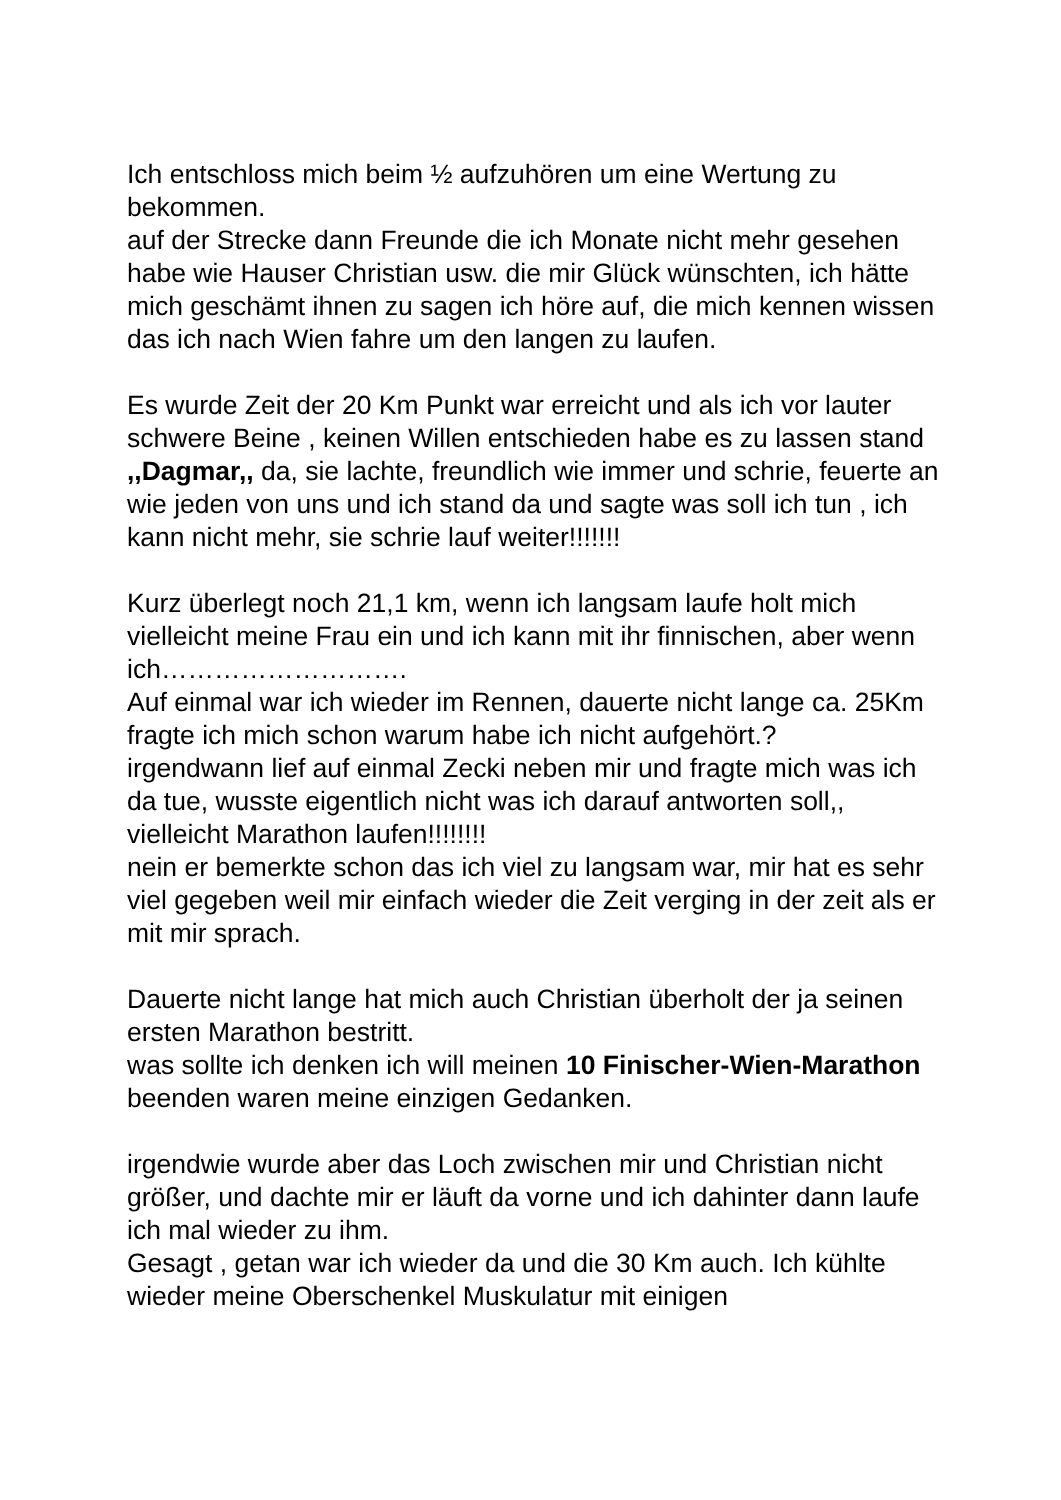Ich entschloss mich beim ½ aufzuhören um eine Wertung zu bekommen.
auf der Strecke dann Freunde die ich Monate nicht mehr gesehen habe wie Hauser Christian usw. die mir Glück wünschten, ich hätte mich geschämt ihnen zu sagen ich höre auf, die mich kennen wissen das ich nach Wien fahre um den langen zu laufen.
Es wurde Zeit der 20 Km Punkt war erreicht und als ich vor lauter schwere Beine , keinen Willen entschieden habe es zu lassen stand ,,Dagmar,, da, sie lachte, freundlich wie immer und schrie, feuerte an wie jeden von uns und ich stand da und sagte was soll ich tun , ich kann nicht mehr, sie schrie lauf weiter!!!!!!!
Kurz überlegt noch 21,1 km, wenn ich langsam laufe holt mich vielleicht meine Frau ein und ich kann mit ihr finnischen, aber wenn ich……………………….
Auf einmal war ich wieder im Rennen, dauerte nicht lange ca. 25Km fragte ich mich schon warum habe ich nicht aufgehört.?
irgendwann lief auf einmal Zecki neben mir und fragte mich was ich da tue, wusste eigentlich nicht was ich darauf antworten soll,, vielleicht Marathon laufen!!!!!!!!
nein er bemerkte schon das ich viel zu langsam war, mir hat es sehr viel gegeben weil mir einfach wieder die Zeit verging in der zeit als er mit mir sprach.
Dauerte nicht lange hat mich auch Christian überholt der ja seinen ersten Marathon bestritt.
was sollte ich denken ich will meinen 10 Finischer-Wien-Marathon beenden waren meine einzigen Gedanken.
irgendwie wurde aber das Loch zwischen mir und Christian nicht größer, und dachte mir er läuft da vorne und ich dahinter dann laufe ich mal wieder zu ihm.
Gesagt , getan war ich wieder da und die 30 Km auch. Ich kühlte wieder meine Oberschenkel Muskulatur mit einigen